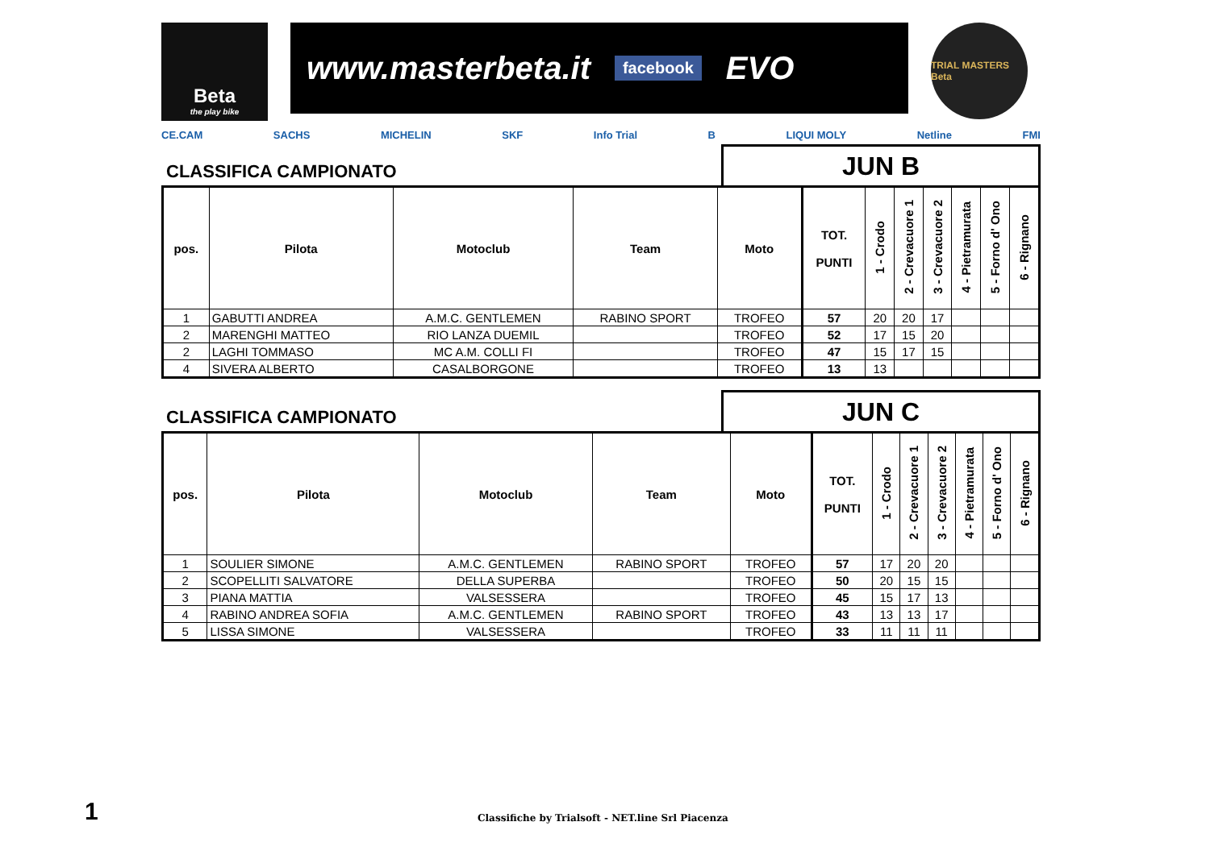Beta
the play bike
www.masterbeta.it facebook EVO
TRIAL MASTERS Beta
CE.CAM SACHS MICHELIN SKF Info Trial B LIQUI MOLY Netline FMI
CLASSIFICA CAMPIONATO
JUN B
| pos. | Pilota | Motoclub | Team | Moto | TOT. PUNTI | 1 - Crodo | 2 - Crevacuore 1 | 3 - Crevacuore 2 | 4 - Pietramurata | 5 - Forno d' Ono | 6 - Rignano |
| --- | --- | --- | --- | --- | --- | --- | --- | --- | --- | --- | --- |
| 1 | GABUTTI ANDREA | A.M.C. GENTLEMEN | RABINO SPORT | TROFEO | 57 | 20 | 20 | 17 | | | |
| 2 | MARENGHI MATTEO | RIO LANZA DUEMIL | | TROFEO | 52 | 17 | 15 | 20 | | | |
| 2 | LAGHI TOMMASO | MC A.M. COLLI FI | | TROFEO | 47 | 15 | 17 | 15 | | | |
| 4 | SIVERA ALBERTO | CASALBORGONE | | TROFEO | 13 | 13 | | | | | |
CLASSIFICA CAMPIONATO
JUN C
| pos. | Pilota | Motoclub | Team | Moto | TOT. PUNTI | 1 - Crodo | 2 - Crevacuore 1 | 3 - Crevacuore 2 | 4 - Pietramurata | 5 - Forno d' Ono | 6 - Rignano |
| --- | --- | --- | --- | --- | --- | --- | --- | --- | --- | --- | --- |
| 1 | SOULIER SIMONE | A.M.C. GENTLEMEN | RABINO SPORT | TROFEO | 57 | 17 | 20 | 20 | | | |
| 2 | SCOPELLITI SALVATORE | DELLA SUPERBA | | TROFEO | 50 | 20 | 15 | 15 | | | |
| 3 | PIANA MATTIA | VALSESSERA | | TROFEO | 45 | 15 | 17 | 13 | | | |
| 4 | RABINO ANDREA SOFIA | A.M.C. GENTLEMEN | RABINO SPORT | TROFEO | 43 | 13 | 13 | 17 | | | |
| 5 | LISSA SIMONE | VALSESSERA | | TROFEO | 33 | 11 | 11 | 11 | | | |
1
Classifiche by Trialsoft - NET.line Srl Piacenza